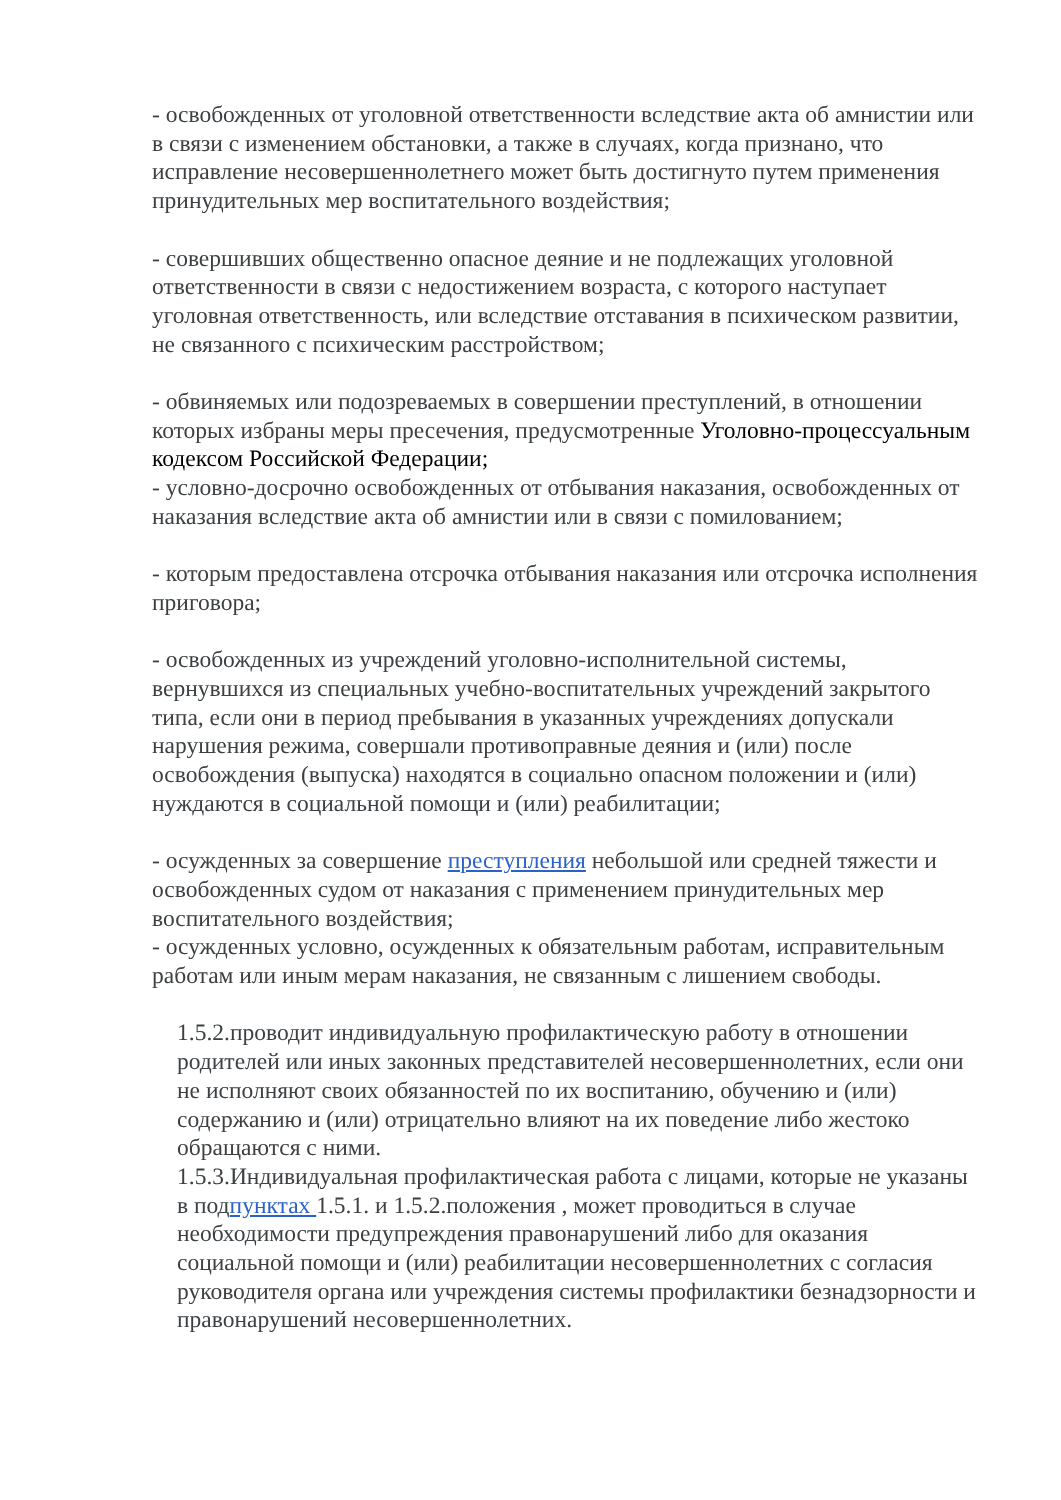- освобожденных от уголовной ответственности вследствие акта об амнистии или в связи с изменением обстановки, а также в случаях, когда признано, что исправление несовершеннолетнего может быть достигнуто путем применения принудительных мер воспитательного воздействия;
- совершивших общественно опасное деяние и не подлежащих уголовной ответственности в связи с недостижением возраста, с которого наступает уголовная ответственность, или вследствие отставания в психическом развитии, не связанного с психическим расстройством;
- обвиняемых или подозреваемых в совершении преступлений, в отношении которых избраны меры пресечения, предусмотренные Уголовно-процессуальным кодексом Российской Федерации;
- условно-досрочно освобожденных от отбывания наказания, освобожденных от наказания вследствие акта об амнистии или в связи с помилованием;
- которым предоставлена отсрочка отбывания наказания или отсрочка исполнения приговора;
- освобожденных из учреждений уголовно-исполнительной системы, вернувшихся из специальных учебно-воспитательных учреждений закрытого типа, если они в период пребывания в указанных учреждениях допускали нарушения режима, совершали противоправные деяния и (или) после освобождения (выпуска) находятся в социально опасном положении и (или) нуждаются в социальной помощи и (или) реабилитации;
- осужденных за совершение преступления небольшой или средней тяжести и освобожденных судом от наказания с применением принудительных мер воспитательного воздействия;
- осужденных условно, осужденных к обязательным работам, исправительным работам или иным мерам наказания, не связанным с лишением свободы.
1.5.2.проводит индивидуальную профилактическую работу в отношении родителей или иных законных представителей несовершеннолетних, если они не исполняют своих обязанностей по их воспитанию, обучению и (или) содержанию и (или) отрицательно влияют на их поведение либо жестоко обращаются с ними.
1.5.3.Индивидуальная профилактическая работа с лицами, которые не указаны в подпунктах 1.5.1. и 1.5.2.положения , может проводиться в случае необходимости предупреждения правонарушений либо для оказания социальной помощи и (или) реабилитации несовершеннолетних с согласия руководителя органа или учреждения системы профилактики безнадзорности и правонарушений несовершеннолетних.